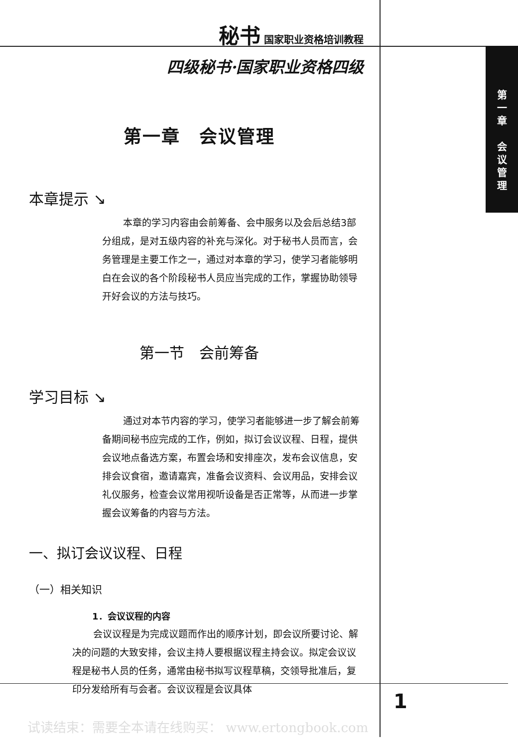秘书 国家职业资格培训教程
四级秘书·国家职业资格四级
第一章　会议管理
本章提示 ↘
本章的学习内容由会前筹备、会中服务以及会后总结3部分组成，是对五级内容的补充与深化。对于秘书人员而言，会务管理是主要工作之一，通过对本章的学习，使学习者能够明白在会议的各个阶段秘书人员应当完成的工作，掌握协助领导开好会议的方法与技巧。
第一节　会前筹备
学习目标 ↘
通过对本节内容的学习，使学习者能够进一步了解会前筹备期间秘书应完成的工作，例如，拟订会议议程、日程，提供会议地点备选方案，布置会场和安排座次，发布会议信息，安排会议食宿，邀请嘉宾，准备会议资料、会议用品，安排会议礼仪服务，检查会议常用视听设备是否正常等，从而进一步掌握会议筹备的内容与方法。
一、拟订会议议程、日程
（一）相关知识
1．会议议程的内容
会议议程是为完成议题而作出的顺序计划，即会议所要讨论、解决的问题的大致安排，会议主持人要根据议程主持会议。拟定会议议程是秘书人员的任务，通常由秘书拟写议程草稿，交领导批准后，复印分发给所有与会者。会议议程是会议具体
第
一
章
会
议
管
理
1
试读结束：需要全本请在线购买： www.ertongbook.com